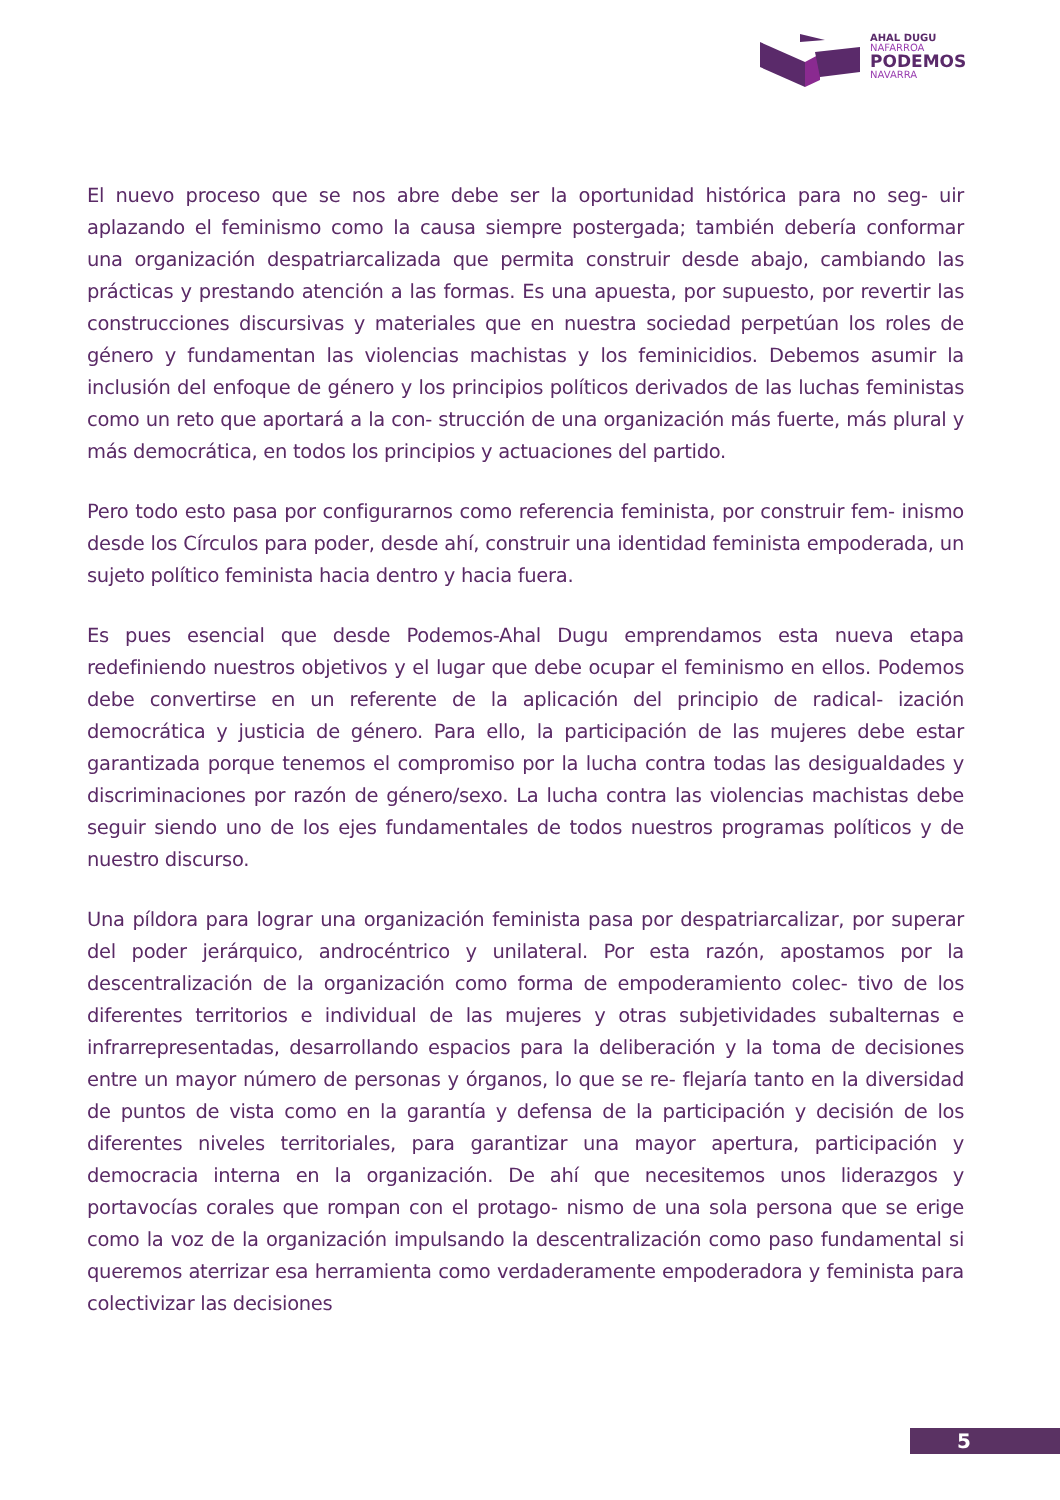AHAL DUGU
NAFARROA
PODEMOS
NAVARRA
El nuevo proceso que se nos abre debe ser la oportunidad histórica para no seg- uir aplazando el feminismo como la causa siempre postergada; también debería conformar una organización despatriarcalizada que permita construir desde abajo, cambiando las prácticas y prestando atención a las formas. Es una apuesta, por supuesto, por revertir las construcciones discursivas y materiales que en nuestra sociedad perpetúan los roles de género y fundamentan las violencias machistas y los feminicidios. Debemos asumir la inclusión del enfoque de género y los principios políticos derivados de las luchas feministas como un reto que aportará a la con- strucción de una organización más fuerte, más plural y más democrática, en todos los principios y actuaciones del partido.
Pero todo esto pasa por configurarnos como referencia feminista, por construir fem- inismo desde los Círculos para poder, desde ahí, construir una identidad feminista empoderada, un sujeto político feminista hacia dentro y hacia fuera.
Es pues esencial que desde Podemos-Ahal Dugu emprendamos esta nueva etapa redefiniendo nuestros objetivos y el lugar que debe ocupar el feminismo en ellos. Podemos debe convertirse en un referente de la aplicación del principio de radical- ización democrática y justicia de género. Para ello, la participación de las mujeres debe estar garantizada porque tenemos el compromiso por la lucha contra todas las desigualdades y discriminaciones por razón de género/sexo. La lucha contra las violencias machistas debe seguir siendo uno de los ejes fundamentales de todos nuestros programas políticos y de nuestro discurso.
Una píldora para lograr una organización feminista pasa por despatriarcalizar, por superar del poder jerárquico, androcéntrico y unilateral. Por esta razón, apostamos por la descentralización de la organización como forma de empoderamiento colec- tivo de los diferentes territorios e individual de las mujeres y otras subjetividades subalternas e infrarrepresentadas, desarrollando espacios para la deliberación y la toma de decisiones entre un mayor número de personas y órganos, lo que se re- flejaría tanto en la diversidad de puntos de vista como en la garantía y defensa de la participación y decisión de los diferentes niveles territoriales, para garantizar una mayor apertura, participación y democracia interna en la organización. De ahí que necesitemos unos liderazgos y portavocías corales que rompan con el protago- nismo de una sola persona que se erige como la voz de la organización impulsando la descentralización como paso fundamental si queremos aterrizar esa herramienta como verdaderamente empoderadora y feminista para colectivizar las decisiones
5